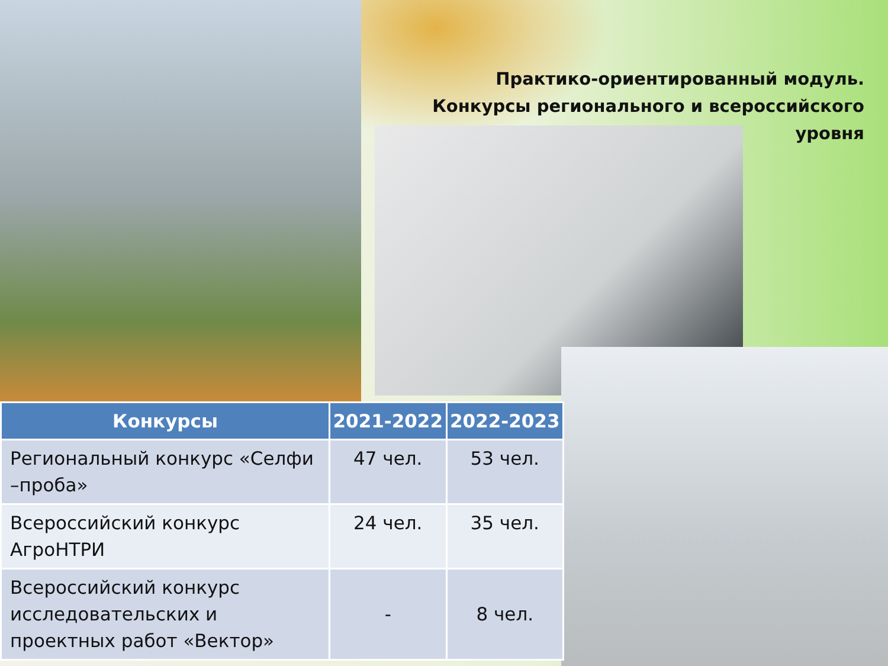Практико-ориентированный модуль.
Конкурсы регионального и всероссийского уровня
| Конкурсы | 2021-2022 | 2022-2023 |
| --- | --- | --- |
| Региональный конкурс «Селфи –проба» | 47 чел. | 53 чел. |
| Всероссийский конкурс АгроНТРИ | 24 чел. | 35 чел. |
| Всероссийский конкурс исследовательских и проектных работ «Вектор» | - | 8 чел. |